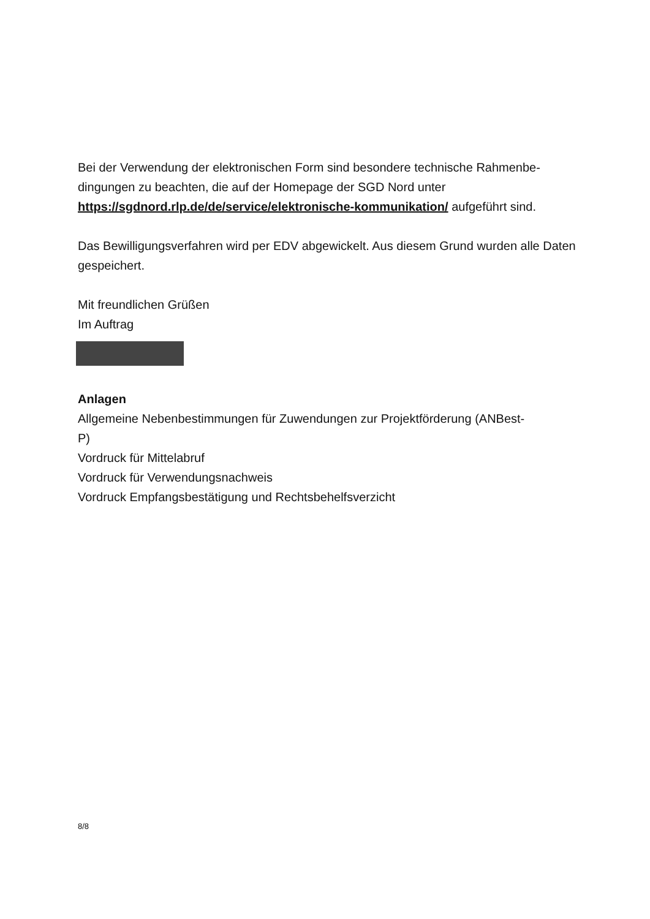Bei der Verwendung der elektronischen Form sind besondere technische Rahmenbe-
dingungen zu beachten, die auf der Homepage der SGD Nord unter
https://sgdnord.rlp.de/de/service/elektronische-kommunikation/ aufgeführt sind.
Das Bewilligungsverfahren wird per EDV abgewickelt. Aus diesem Grund wurden alle Daten gespeichert.
Mit freundlichen Grüßen
Im Auftrag
Anlagen
Allgemeine Nebenbestimmungen für Zuwendungen zur Projektförderung (ANBest-
P)
Vordruck für Mittelabruf
Vordruck für Verwendungsnachweis
Vordruck Empfangsbestätigung und Rechtsbehelfsverzicht
8/8